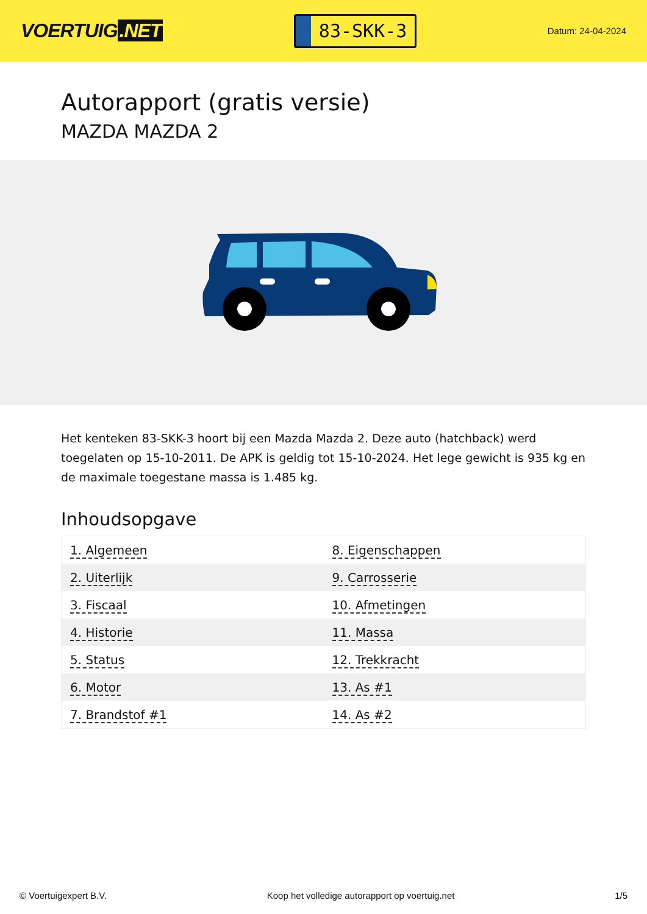VOERTUIG.NET
83-SKK-3
Datum: 24-04-2024
Autorapport (gratis versie)
MAZDA MAZDA 2
Het kenteken 83-SKK-3 hoort bij een Mazda Mazda 2. Deze auto (hatchback) werd toegelaten op 15-10-2011. De APK is geldig tot 15-10-2024. Het lege gewicht is 935 kg en de maximale toegestane massa is 1.485 kg.
Inhoudsopgave
| 1. Algemeen | 8. Eigenschappen |
| 2. Uiterlijk | 9. Carrosserie |
| 3. Fiscaal | 10. Afmetingen |
| 4. Historie | 11. Massa |
| 5. Status | 12. Trekkracht |
| 6. Motor | 13. As #1 |
| 7. Brandstof #1 | 14. As #2 |
© Voertuigexpert B.V. Koop het volledige autorapport op voertuig.net 1/5